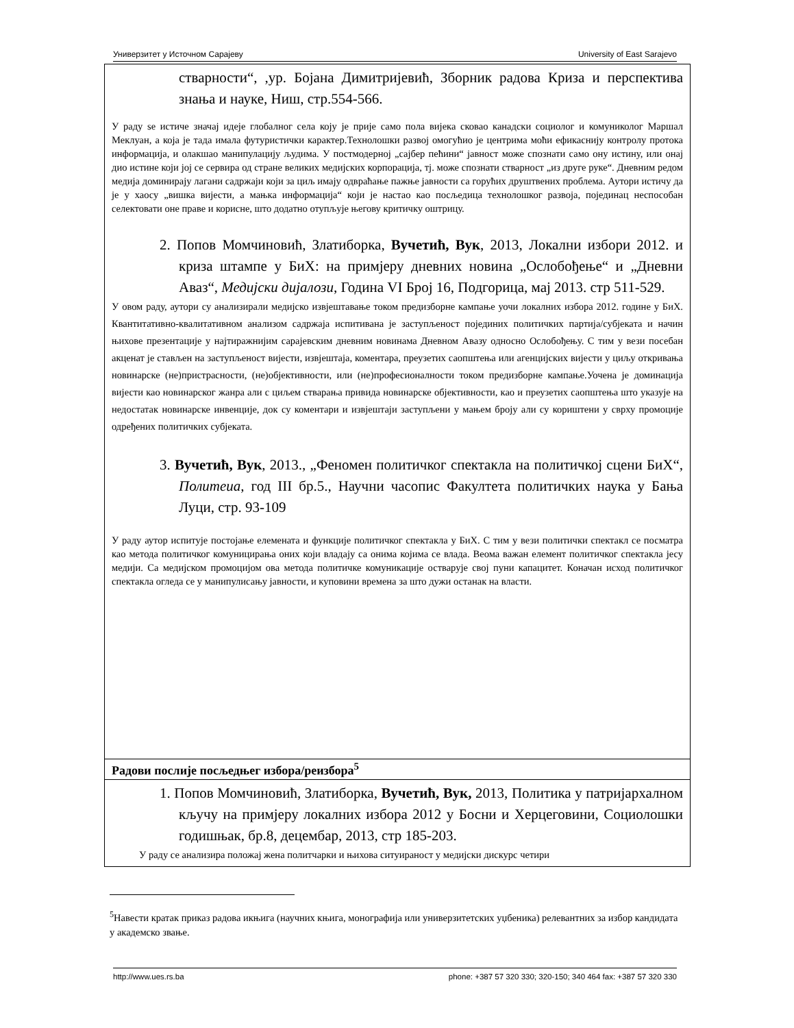Универзитет у Источном Сарајеву University of East Sarajevo
| стварности“, ,ур. Бојана Димитријевић, Зборник радова Криза и перспектива знања и науке, Ниш, стр.554-566. У раду ѕе истиче значај идеје глобалног села коју је прије само пола вијека сковао канадски социолог и комуниколог Маршал Меклуан, а која је тада имала футуристички карактер.Технолошки развој омогућио је центрима моћи ефикаснију контролу протока информација, и олакшао манипулацију људима. У постмодерној „сајбер пећини“ јавност може спознати само ону истину, или онај дио истине који јој се сервира од стране великих медијских корпорација, тј. може спознати стварност „из друге руке“. Дневним редом медија доминирају лагани садржаји који за циљ имају одвраћање пажње јавности са горућих друштвених проблема. Аутори истичу да је у хаосу „вишка вијести, а мањка информација“ који је настао као посљедица технолошког развоја, појединац неспособан селектовати оне праве и корисне, што додатно отупљује његову критичку оштрицу. 2. Попов Момчиновић, Златиборка, Вучетић, Вук , 2013, Локални избори 2012. и криза штампе у БиХ: на примјеру дневних новина „Ослобођење“ и „Дневни Аваз“, Медијски дијалози , Година VI Број 16, Подгорица, мај 2013. стр 511-529. У овом раду, аутори су анализирали медијско извјештавање током предизборне кампање уочи локалних избора 2012. године у БиХ. Квантитативно-квалитативном анализом садржаја испитивана је заступљеност појединих политичких партија/субјеката и начин њихове презентације у најтиражнијим сарајевским дневним новинама Дневном Авазу односно Ослобођењу. С тим у вези посебан акценат је стављен на заступљеност вијести, извјештаја, коментара, преузетих саопштења или агенцијских вијести у циљу откривања новинарске (не)пристрасности, (не)објективности, или (не)професионалности током предизборне кампање.Уочена је доминација вијести као новинарског жанра али с циљем стварања привида новинарске објективности, као и преузетих саопштења што указује на недостатак новинарске инвенције, док су коментари и извјештаји заступљени у мањем броју али су кориштени у сврху промоције одређених политичких субјеката. 3. Вучетић, Вук , 2013., „Феномен политичког спектакла на политичкој сцени БиХ“, Политеиа , год III бр.5., Научни часопис Факултета политичких наука у Бања Луци, стр. 93-109 У раду аутор испитује постојање елемената и функције политичког спектакла у БиХ. С тим у вези политички спектакл се посматра као метода политичког комуницирања оних који владају са онима којима се влада. Веома важан елемент политичког спектакла јесу медији. Са медијском промоцијом ова метода политичке комуникације остварује свој пуни капацитет. Коначан исход политичког спектакла огледа се у манипулисању јавности, и куповини времена за што дужи останак на власти. |
| Радови послије посљедњег избора/реизбора<sup>5</sup> |
| 1. Попов Момчиновић, Златиборка, Вучетић, Вук, 2013, Политика у патријархалном кључу на примјеру локалних избора 2012 у Босни и Херцеговини, Социолошки годишњак, бр.8, децембар, 2013, стр 185-203. У раду се анализира положај жена политчарки и њихова ситуираност у медијски дискурс четири |
<sup>5</sup> Навести кратак приказ радова икњига (научних књига, монографија или универзитетских уџбеника) релевантних за избор кандидата у академско звање.
http://www.ues.rs.ba phone: +387 57 320 330; 320-150; 340 464 fax: +387 57 320 330